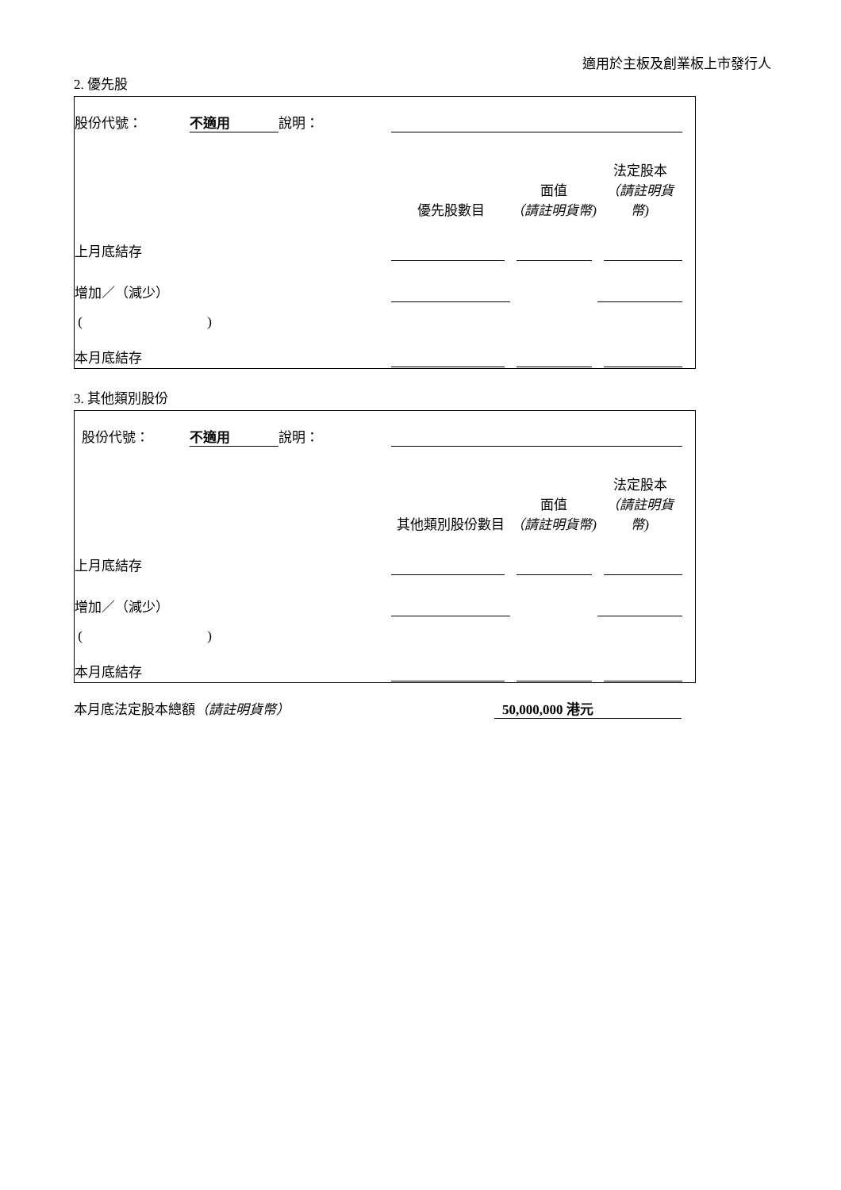適用於主板及創業板上市發行人
2. 優先股
| 股份代號： | 不適用 | 說明： | | | | |
| | | | 優先股數目 | 面值 （請註明貨幣) | 法定股本 （請註明貨幣) | |
| 上月底結存 | | | | | | |
| 增加／（減少） | | | | | | |
| ( ) | | | | | | |
| 本月底結存 | | | | | | |
3. 其他類別股份
| 股份代號： | 不適用 | 說明： | | | | |
| | | | 其他類別股份數目 | 面值 （請註明貨幣) | 法定股本 （請註明貨幣) | |
| 上月底結存 | | | | | | |
| 增加／（減少） | | | | | | |
| ( ) | | | | | | |
| 本月底結存 | | | | | | |
本月底法定股本總額（請註明貨幣） 50,000,000 港元